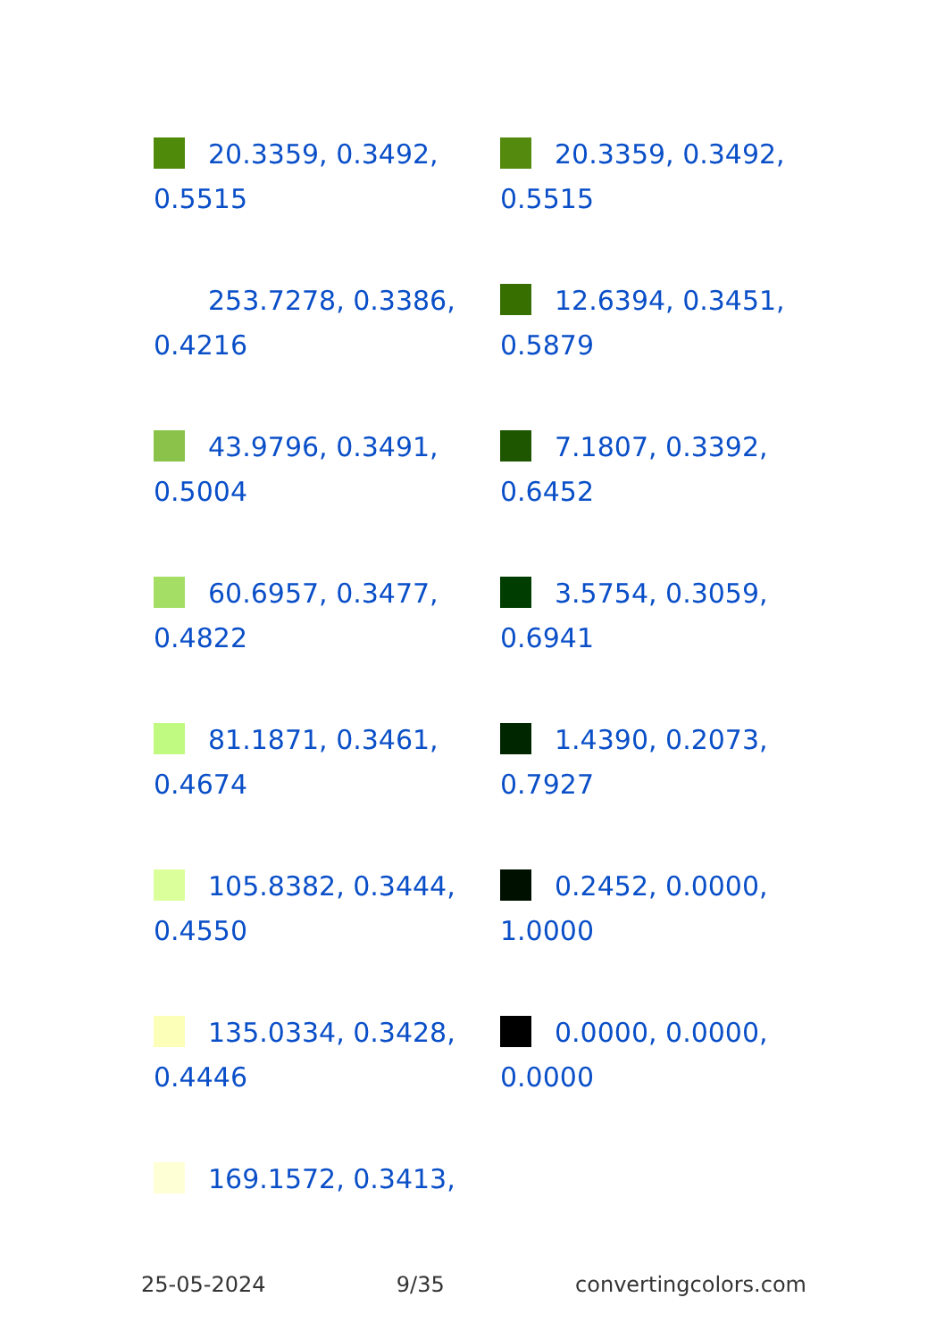20.3359, 0.3492, 0.5515
20.3359, 0.3492, 0.5515
253.7278, 0.3386, 0.4216
12.6394, 0.3451, 0.5879
43.9796, 0.3491, 0.5004
7.1807, 0.3392, 0.6452
60.6957, 0.3477, 0.4822
3.5754, 0.3059, 0.6941
81.1871, 0.3461, 0.4674
1.4390, 0.2073, 0.7927
105.8382, 0.3444, 0.4550
0.2452, 0.0000, 1.0000
135.0334, 0.3428, 0.4446
0.0000, 0.0000, 0.0000
169.1572, 0.3413,
25-05-2024 9/35 convertingcolors.com